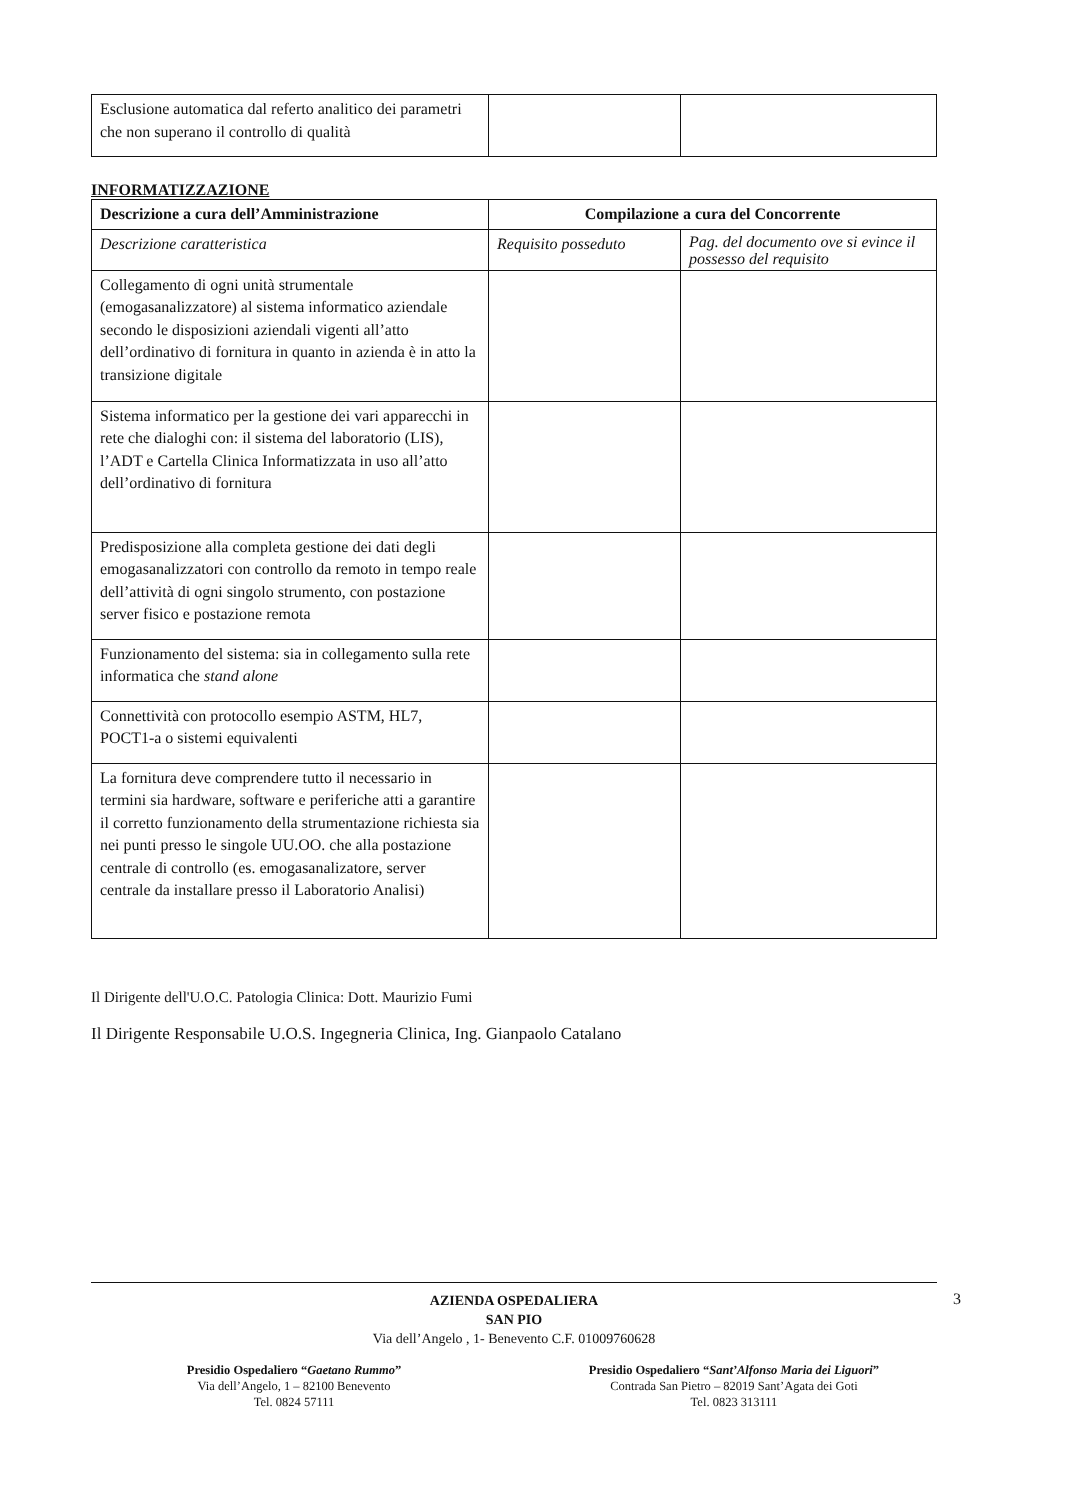| Esclusione automatica dal referto analitico dei parametri che non superano il controllo di qualità | | |
INFORMATIZZAZIONE
| Descrizione a cura dell’Amministrazione | Compilazione a cura del Concorrente | |
| --- | --- | --- |
| Descrizione caratteristica | Requisito posseduto | Pag. del documento ove si evince il possesso del requisito |
| Collegamento di ogni unità strumentale (emogasanalizzatore) al sistema informatico aziendale secondo le disposizioni aziendali vigenti all’atto dell’ordinativo di fornitura in quanto in azienda è in atto la transizione digitale | | |
| Sistema informatico per la gestione dei vari apparecchi in rete che dialoghi con: il sistema del laboratorio (LIS), l’ADT e Cartella Clinica Informatizzata in uso all’atto dell’ordinativo di fornitura | | |
| Predisposizione alla completa gestione dei dati degli emogasanalizzatori con controllo da remoto in tempo reale dell’attività di ogni singolo strumento, con postazione server fisico e postazione remota | | |
| Funzionamento del sistema: sia in collegamento sulla rete informatica che stand alone | | |
| Connettività con protocollo esempio ASTM, HL7, POCT1-a o sistemi equivalenti | | |
| La fornitura deve comprendere tutto il necessario in termini sia hardware, software e periferiche atti a garantire il corretto funzionamento della strumentazione richiesta sia nei punti presso le singole UU.OO. che alla postazione centrale di controllo (es. emogasanalizatore, server centrale da installare presso il Laboratorio Analisi) | | |
Il Dirigente dell'U.O.C. Patologia Clinica: Dott. Maurizio Fumi
Il Dirigente Responsabile U.O.S. Ingegneria Clinica, Ing. Gianpaolo Catalano
AZIENDA OSPEDALIERA
SAN PIO
Via dell’Angelo , 1- Benevento C.F. 01009760628
Presidio Ospedaliero “Gaetano Rummo”
Via dell’Angelo, 1 – 82100 Benevento
Tel. 0824 57111
Presidio Ospedaliero “Sant’Alfonso Maria dei Liguori”
Contrada San Pietro – 82019 Sant’Agata dei Goti
Tel. 0823 313111
3